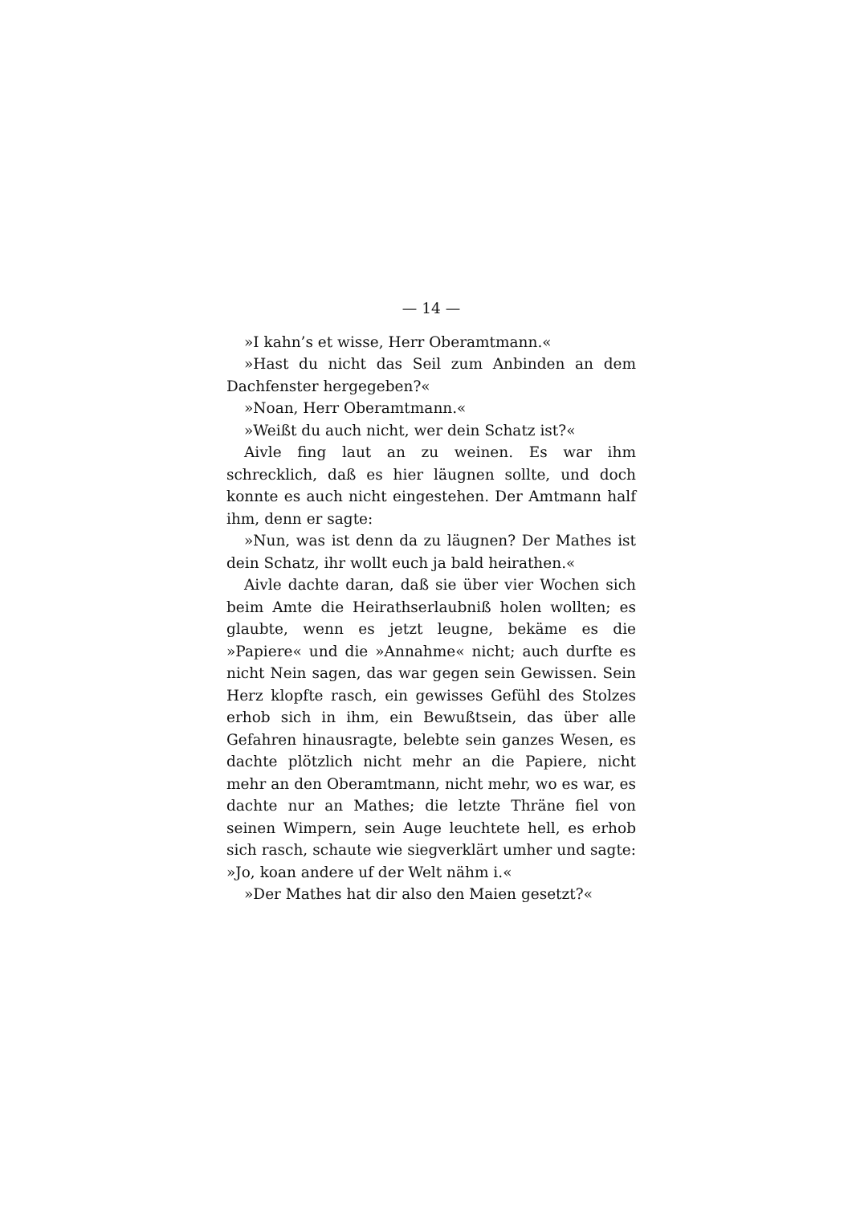— 14 —
»I kahn’s et wisse, Herr Oberamtmann.«
»Hast du nicht das Seil zum Anbinden an dem Dachfenster hergegeben?«
»Noan, Herr Oberamtmann.«
»Weißt du auch nicht, wer dein Schatz ist?«
Aivle fing laut an zu weinen. Es war ihm schrecklich, daß es hier läugnen sollte, und doch konnte es auch nicht eingestehen. Der Amtmann half ihm, denn er sagte:
»Nun, was ist denn da zu läugnen? Der Mathes ist dein Schatz, ihr wollt euch ja bald heirathen.«
Aivle dachte daran, daß sie über vier Wochen sich beim Amte die Heirathserlaubniß holen wollten; es glaubte, wenn es jetzt leugne, bekäme es die »Papiere« und die »Annahme« nicht; auch durfte es nicht Nein sagen, das war gegen sein Gewissen. Sein Herz klopfte rasch, ein gewisses Gefühl des Stolzes erhob sich in ihm, ein Bewußtsein, das über alle Gefahren hinausragte, belebte sein ganzes Wesen, es dachte plötzlich nicht mehr an die Papiere, nicht mehr an den Oberamtmann, nicht mehr, wo es war, es dachte nur an Mathes; die letzte Thräne fiel von seinen Wimpern, sein Auge leuchtete hell, es erhob sich rasch, schaute wie siegverklärt umher und sagte: »Jo, koan andere uf der Welt nähm i.«
»Der Mathes hat dir also den Maien gesetzt?«